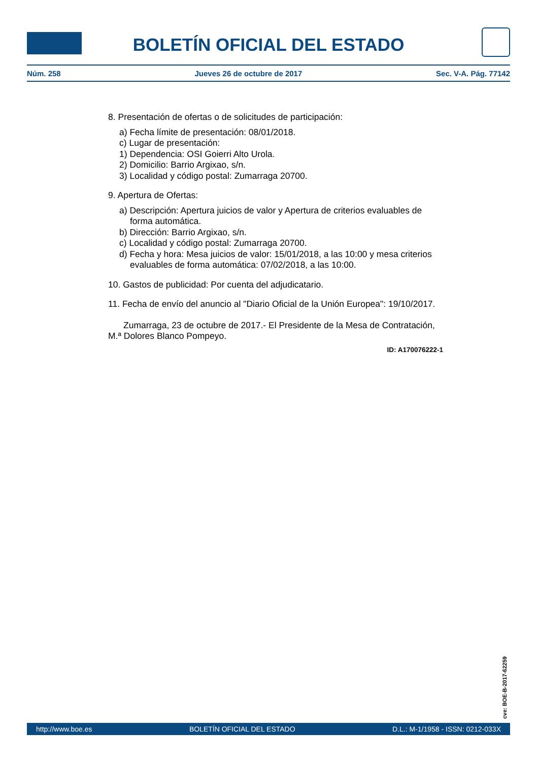BOLETÍN OFICIAL DEL ESTADO
Núm. 258 Jueves 26 de octubre de 2017 Sec. V-A. Pág. 77142
8. Presentación de ofertas o de solicitudes de participación:
a) Fecha límite de presentación: 08/01/2018.
c) Lugar de presentación:
1) Dependencia: OSI Goierri Alto Urola.
2) Domicilio: Barrio Argixao, s/n.
3) Localidad y código postal: Zumarraga 20700.
9. Apertura de Ofertas:
a) Descripción: Apertura juicios de valor y Apertura de criterios evaluables de forma automática.
b) Dirección: Barrio Argixao, s/n.
c) Localidad y código postal: Zumarraga 20700.
d) Fecha y hora: Mesa juicios de valor: 15/01/2018, a las 10:00 y mesa criterios evaluables de forma automática: 07/02/2018, a las 10:00.
10. Gastos de publicidad: Por cuenta del adjudicatario.
11. Fecha de envío del anuncio al "Diario Oficial de la Unión Europea": 19/10/2017.
Zumarraga, 23 de octubre de 2017.- El Presidente de la Mesa de Contratación, M.ª Dolores Blanco Pompeyo.
ID: A170076222-1
cve: BOE-B-2017-62259
http://www.boe.es BOLETÍN OFICIAL DEL ESTADO D.L.: M-1/1958 - ISSN: 0212-033X